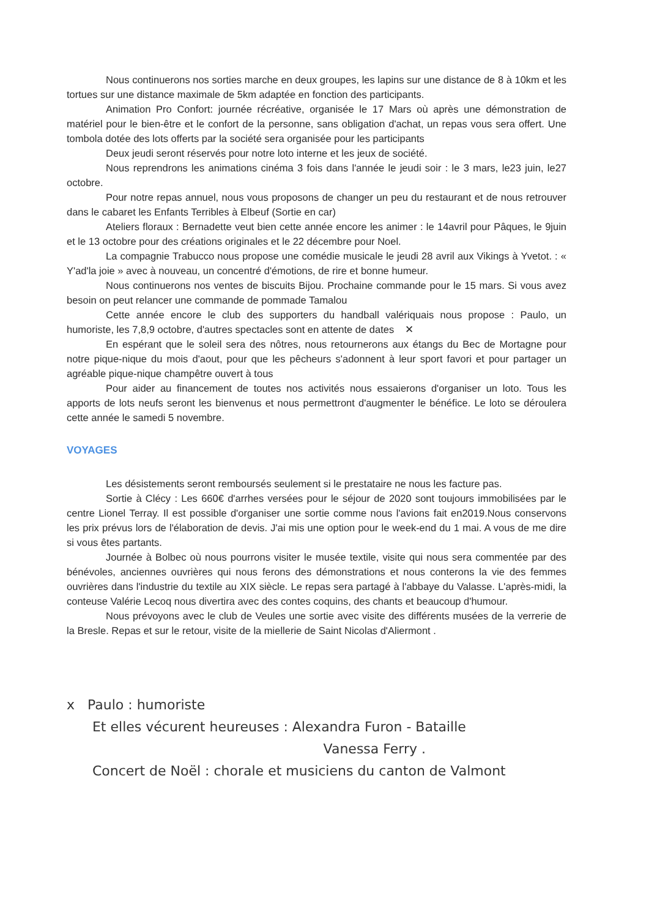Nous continuerons nos sorties marche en deux groupes, les lapins sur une distance de 8 à 10km et les tortues sur une distance maximale de 5km adaptée en fonction des participants.
Animation Pro Confort: journée récréative, organisée le 17 Mars où après une démonstration de matériel pour le bien-être et le confort de la personne, sans obligation d'achat, un repas vous sera offert. Une tombola dotée des lots offerts par la société sera organisée pour les participants
Deux jeudi seront réservés pour notre loto interne et les jeux de société.
Nous reprendrons les animations cinéma 3 fois dans l'année le jeudi soir : le 3 mars, le23 juin, le27 octobre.
Pour notre repas annuel, nous vous proposons de changer un peu du restaurant et de nous retrouver dans le cabaret les Enfants Terribles à Elbeuf (Sortie en car)
Ateliers floraux : Bernadette veut bien cette année encore les animer : le 14avril pour Pâques, le 9juin et le 13 octobre pour des créations originales et le 22 décembre pour Noel.
La compagnie Trabucco nous propose une comédie musicale le jeudi 28 avril aux Vikings à Yvetot. : « Y'ad'la joie » avec à nouveau, un concentré d'émotions, de rire et bonne humeur.
Nous continuerons nos ventes de biscuits Bijou. Prochaine commande pour le 15 mars. Si vous avez besoin on peut relancer une commande de pommade Tamalou
Cette année encore le club des supporters du handball valériquais nous propose : Paulo, un humoriste, les 7,8,9 octobre, d'autres spectacles sont en attente de dates ✕
En espérant que le soleil sera des nôtres, nous retournerons aux étangs du Bec de Mortagne pour notre pique-nique du mois d'aout, pour que les pêcheurs s'adonnent à leur sport favori et pour partager un agréable pique-nique champêtre ouvert à tous
Pour aider au financement de toutes nos activités nous essaierons d'organiser un loto. Tous les apports de lots neufs seront les bienvenus et nous permettront d'augmenter le bénéfice. Le loto se déroulera cette année le samedi 5 novembre.
VOYAGES
Les désistements seront remboursés seulement si le prestataire ne nous les facture pas.
Sortie à Clécy : Les 660€ d'arrhes versées pour le séjour de 2020 sont toujours immobilisées par le centre Lionel Terray. Il est possible d'organiser une sortie comme nous l'avions fait en2019.Nous conservons les prix prévus lors de l'élaboration de devis. J'ai mis une option pour le week-end du 1 mai. A vous de me dire si vous êtes partants.
Journée à Bolbec où nous pourrons visiter le musée textile, visite qui nous sera commentée par des bénévoles, anciennes ouvrières qui nous ferons des démonstrations et nous conterons la vie des femmes ouvrières dans l'industrie du textile au XIX siècle. Le repas sera partagé à l'abbaye du Valasse. L'après-midi, la conteuse Valérie Lecoq nous divertira avec des contes coquins, des chants et beaucoup d'humour.
Nous prévoyons avec le club de Veules une sortie avec visite des différents musées de la verrerie de la Bresle. Repas et sur le retour, visite de la miellerie de Saint Nicolas d'Aliermont .
x Paulo : humoriste
Et elles vécurent heureuses : Alexandra Furon - Bataille
Vanessa Ferry .
Concert de Noël : chorale et musiciens du canton de Valmont